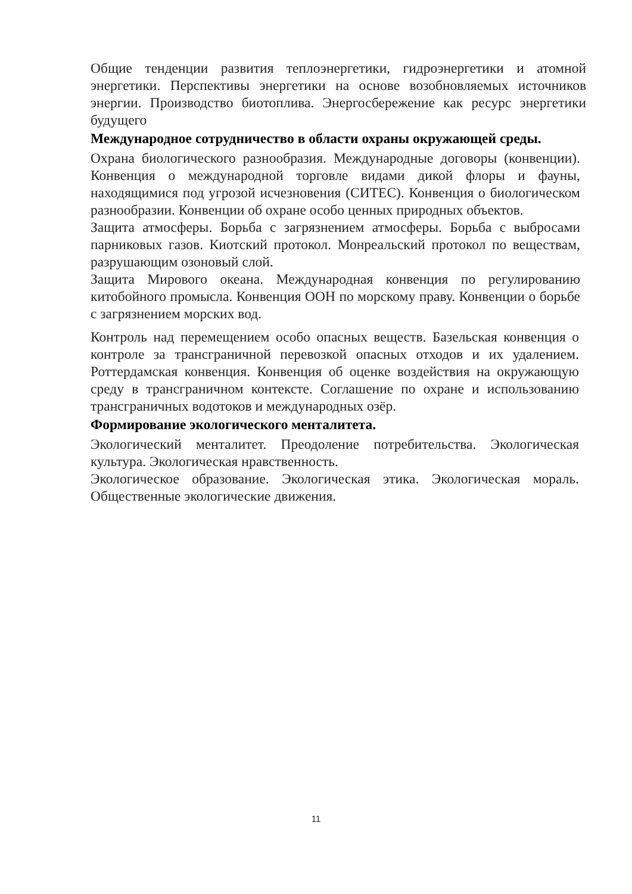Общие тенденции развития теплоэнергетики, гидроэнергетики и атомной энергетики. Перспективы энергетики на основе возобновляемых источников энергии. Производство биотоплива. Энергосбережение как ресурс энергетики будущего
Международное сотрудничество в области охраны окружающей среды.
Охрана биологического разнообразия. Международные договоры (конвенции). Конвенция о международной торговле видами дикой флоры и фауны, находящимися под угрозой исчезновения (СИТЕС). Конвенция о биологическом разнообразии. Конвенции об охране особо ценных природных объектов.
Защита атмосферы. Борьба с загрязнением атмосферы. Борьба с выбросами парниковых газов. Киотский протокол. Монреальский протокол по веществам, разрушающим озоновый слой.
Защита Мирового океана. Международная конвенция по регулированию китобойного промысла. Конвенция ООН по морскому праву. Конвенции о борьбе с загрязнением морских вод.
Контроль над перемещением особо опасных веществ. Базельская конвенция о контроле за трансграничной перевозкой опасных отходов и их удалением. Роттердамская конвенция. Конвенция об оценке воздействия на окружающую среду в трансграничном контексте. Соглашение по охране и использованию трансграничных водотоков и международных озёр.
Формирование экологического менталитета.
Экологический менталитет. Преодоление потребительства. Экологическая культура. Экологическая нравственность.
Экологическое образование. Экологическая этика. Экологическая мораль. Общественные экологические движения.
11